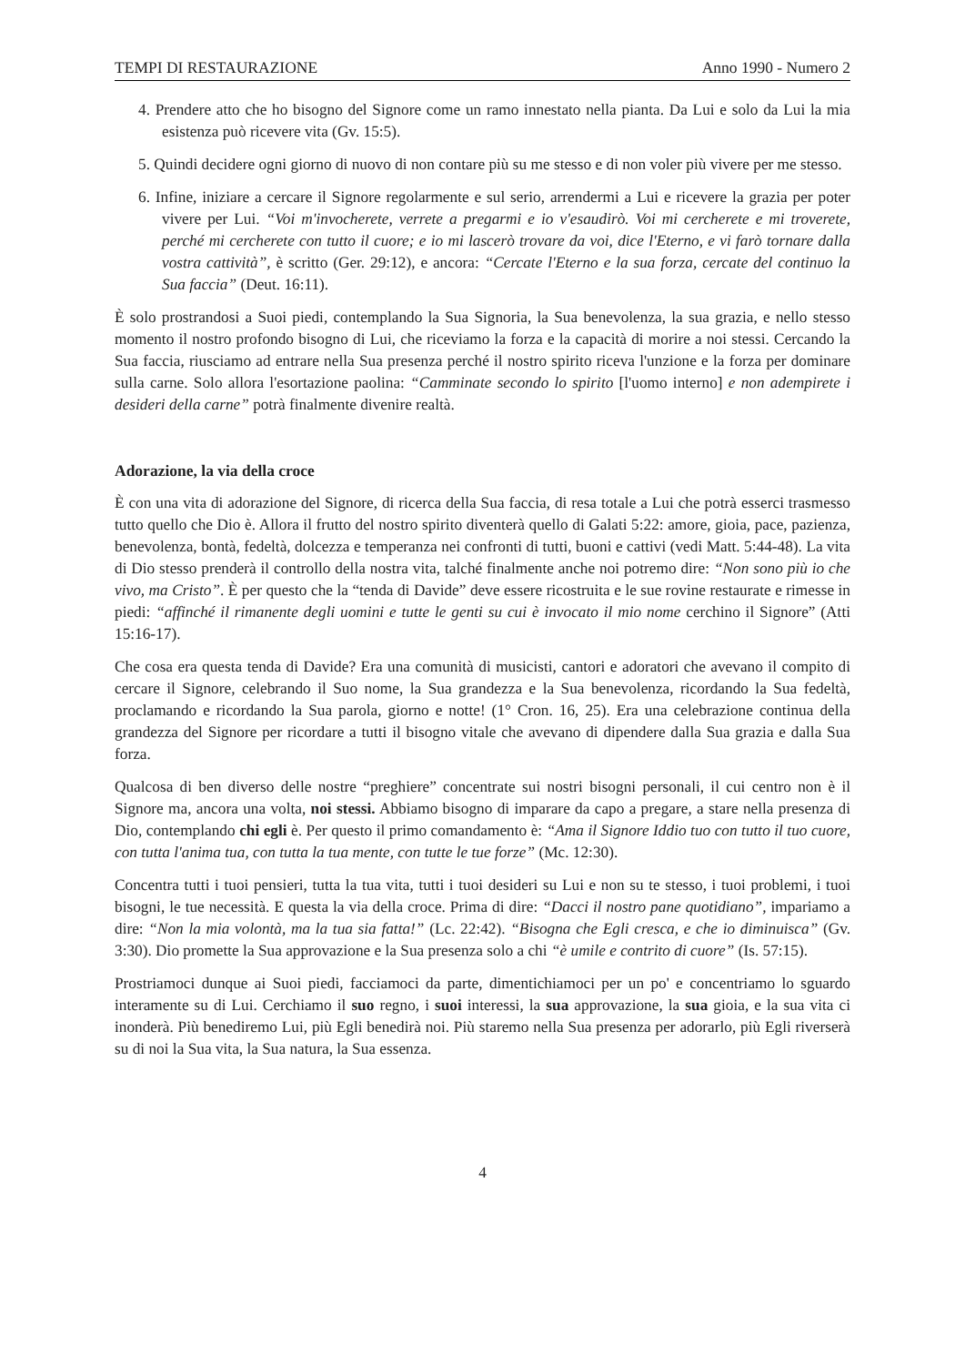TEMPI DI RESTAURAZIONE Anno 1990 - Numero 2
4. Prendere atto che ho bisogno del Signore come un ramo innestato nella pianta. Da Lui e solo da Lui la mia esistenza può ricevere vita (Gv. 15:5).
5. Quindi decidere ogni giorno di nuovo di non contare più su me stesso e di non voler più vivere per me stesso.
6. Infine, iniziare a cercare il Signore regolarmente e sul serio, arrendermi a Lui e ricevere la grazia per poter vivere per Lui. “Voi m'invocherete, verrete a pregarmi e io v'esaudirò. Voi mi cercherete e mi troverete, perché mi cercherete con tutto il cuore; e io mi lascerò trovare da voi, dice l'Eterno, e vi farò tornare dalla vostra cattività”, è scritto (Ger. 29:12), e ancora: “Cercate l'Eterno e la sua forza, cercate del continuo la Sua faccia” (Deut. 16:11).
È solo prostrandosi a Suoi piedi, contemplando la Sua Signoria, la Sua benevolenza, la sua grazia, e nello stesso momento il nostro profondo bisogno di Lui, che riceviamo la forza e la capacità di morire a noi stessi. Cercando la Sua faccia, riusciamo ad entrare nella Sua presenza perché il nostro spirito riceva l'unzione e la forza per dominare sulla carne. Solo allora l'esortazione paolina: “Camminate secondo lo spirito [l'uomo interno] e non adempirete i desideri della carne” potrà finalmente divenire realtà.
Adorazione, la via della croce
È con una vita di adorazione del Signore, di ricerca della Sua faccia, di resa totale a Lui che potrà esserci trasmesso tutto quello che Dio è. Allora il frutto del nostro spirito diventerà quello di Galati 5:22: amore, gioia, pace, pazienza, benevolenza, bontà, fedeltà, dolcezza e temperanza nei confronti di tutti, buoni e cattivi (vedi Matt. 5:44-48). La vita di Dio stesso prenderà il controllo della nostra vita, talché finalmente anche noi potremo dire: “Non sono più io che vivo, ma Cristo”. È per questo che la “tenda di Davide” deve essere ricostruita e le sue rovine restaurate e rimesse in piedi: “affinché il rimanente degli uomini e tutte le genti su cui è invocato il mio nome cerchino il Signore” (Atti 15:16-17).
Che cosa era questa tenda di Davide? Era una comunità di musicisti, cantori e adoratori che avevano il compito di cercare il Signore, celebrando il Suo nome, la Sua grandezza e la Sua benevolenza, ricordando la Sua fedeltà, proclamando e ricordando la Sua parola, giorno e notte! (1° Cron. 16, 25). Era una celebrazione continua della grandezza del Signore per ricordare a tutti il bisogno vitale che avevano di dipendere dalla Sua grazia e dalla Sua forza.
Qualcosa di ben diverso delle nostre “preghiere” concentrate sui nostri bisogni personali, il cui centro non è il Signore ma, ancora una volta, noi stessi. Abbiamo bisogno di imparare da capo a pregare, a stare nella presenza di Dio, contemplando chi egli è. Per questo il primo comandamento è: “Ama il Signore Iddio tuo con tutto il tuo cuore, con tutta l'anima tua, con tutta la tua mente, con tutte le tue forze” (Mc. 12:30).
Concentra tutti i tuoi pensieri, tutta la tua vita, tutti i tuoi desideri su Lui e non su te stesso, i tuoi problemi, i tuoi bisogni, le tue necessità. E questa la via della croce. Prima di dire: “Dacci il nostro pane quotidiano”, impariamo a dire: “Non la mia volontà, ma la tua sia fatta!” (Lc. 22:42). “Bisogna che Egli cresca, e che io diminuisca” (Gv. 3:30). Dio promette la Sua approvazione e la Sua presenza solo a chi “è umile e contrito di cuore” (Is. 57:15).
Prostriamoci dunque ai Suoi piedi, facciamoci da parte, dimentichiamoci per un po' e concentriamo lo sguardo interamente su di Lui. Cerchiamo il suo regno, i suoi interessi, la sua approvazione, la sua gioia, e la sua vita ci inonderà. Più benediremo Lui, più Egli benedirà noi. Più staremo nella Sua presenza per adorarlo, più Egli riverserà su di noi la Sua vita, la Sua natura, la Sua essenza.
4